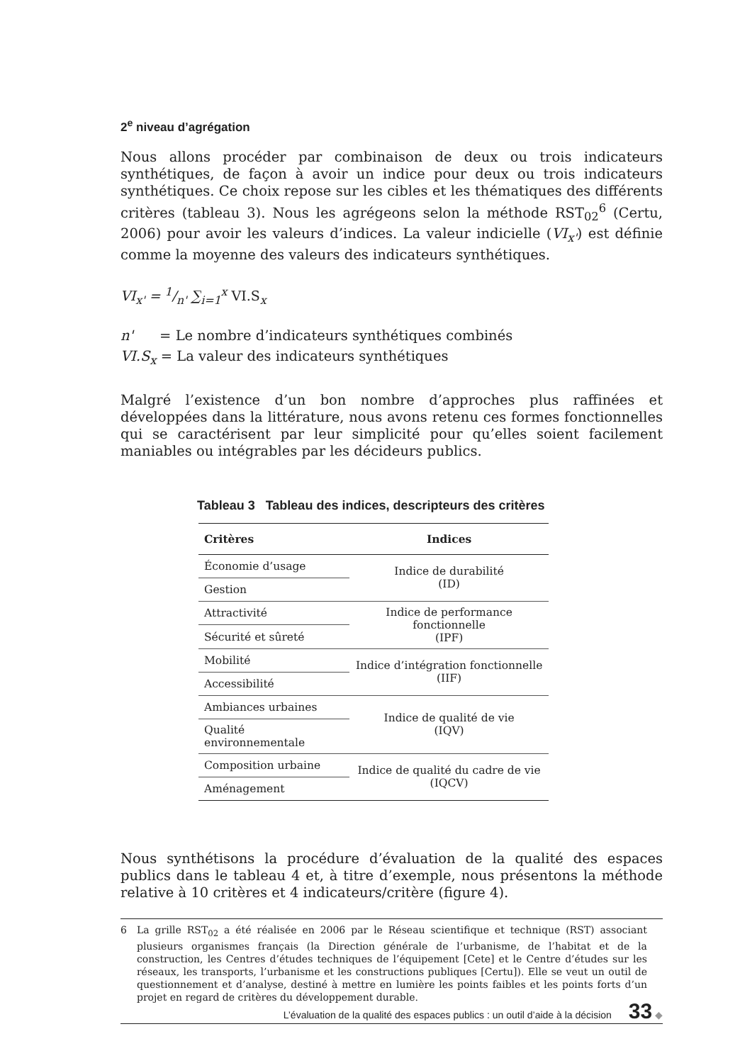2<sup>e</sup> niveau d’agrégation
Nous allons procéder par combinaison de deux ou trois indicateurs synthétiques, de façon à avoir un indice pour deux ou trois indicateurs synthétiques. Ce choix repose sur les cibles et les thématiques des différents critères (tableau 3). Nous les agrégeons selon la méthode RST<sub>02</sub><sup>6</sup> (Certu, 2006) pour avoir les valeurs d’indices. La valeur indicielle (VI<sub>x'</sub>) est définie comme la moyenne des valeurs des indicateurs synthétiques.
VI<sub>x'</sub> = 1/n' ∑<sub>i=1</sub><sup>x</sup> VI.S<sub>x</sub>
n' = Le nombre d’indicateurs synthétiques combinés
VI.S<sub>x</sub> = La valeur des indicateurs synthétiques
Malgré l’existence d’un bon nombre d’approches plus raffinées et développées dans la littérature, nous avons retenu ces formes fonctionnelles qui se caractérisent par leur simplicité pour qu’elles soient facilement maniables ou intégrables par les décideurs publics.
Tableau 3 Tableau des indices, descripteurs des critères
| Critères | Indices |
| --- | --- |
| Économie d’usage | Indice de durabilité (ID) |
| Gestion | |
| Attractivité | Indice de performance fonctionnelle (IPF) |
| Sécurité et sûreté | |
| Mobilité | Indice d’intégration fonctionnelle (IIF) |
| Accessibilité | |
| Ambiances urbaines | Indice de qualité de vie (IQV) |
| Qualité environnementale | |
| Composition urbaine | Indice de qualité du cadre de vie (IQCV) |
| Aménagement | |
Nous synthétisons la procédure d’évaluation de la qualité des espaces publics dans le tableau 4 et, à titre d’exemple, nous présentons la méthode relative à 10 critères et 4 indicateurs/critère (figure 4).
6 La grille RST<sub>02</sub> a été réalisée en 2006 par le Réseau scientifique et technique (RST) associant plusieurs organismes français (la Direction générale de l’urbanisme, de l’habitat et de la construction, les Centres d’études techniques de l’équipement [Cete] et le Centre d’études sur les réseaux, les transports, l’urbanisme et les constructions publiques [Certu]). Elle se veut un outil de questionnement et d’analyse, destiné à mettre en lumière les points faibles et les points forts d’un projet en regard de critères du développement durable.
L’évaluation de la qualité des espaces publics : un outil d’aide à la décision 33 ◆